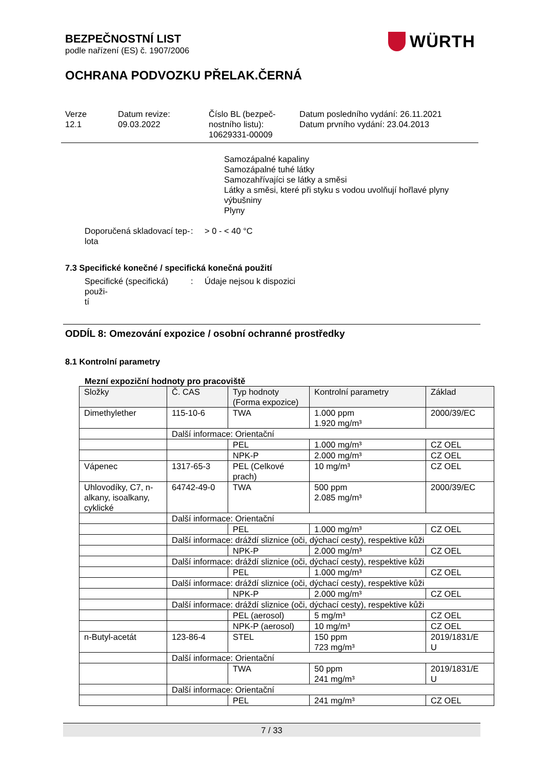BEZPEČNOSTNÍ LIST
podle nařízení (ES) č. 1907/2006
WÜRTH
OCHRANA PODVOZKU PŘELAK.ČERNÁ
Verze
12.1
Datum revize:
09.03.2022
Číslo BL (bezpeč-
nostního listu):
10629331-00009
Datum posledního vydání: 26.11.2021
Datum prvního vydání: 23.04.2013
Samozápalné kapaliny
Samozápalné tuhé látky
Samozahřívajíci se látky a směsi
Látky a směsi, které při styku s vodou uvolňují hořlavé plyny
výbušniny
Plyny
Doporučená skladovací tep-
lota
: > 0 - < 40 °C
7.3 Specifické konečné / specifická konečná použití
Specifické (specifická) použi-
tí
: Údaje nejsou k dispozici
ODDÍL 8: Omezování expozice / osobní ochranné prostředky
8.1 Kontrolní parametry
Mezní expoziční hodnoty pro pracoviště
| Složky | Č. CAS | Typ hodnoty (Forma expozice) | Kontrolní parametry | Základ |
| --- | --- | --- | --- | --- |
| Dimethylether | 115-10-6 | TWA | 1.000 ppm 1.920 mg/m³ | 2000/39/EC |
| | Další informace: Orientační | | | |
| | | PEL | 1.000 mg/m³ | CZ OEL |
| | | NPK-P | 2.000 mg/m³ | CZ OEL |
| Vápenec | 1317-65-3 | PEL (Celkové prach) | 10 mg/m³ | CZ OEL |
| Uhlovodíky, C7, n-alkany, isoalkany, cyklické | 64742-49-0 | TWA | 500 ppm 2.085 mg/m³ | 2000/39/EC |
| | Další informace: Orientační | | | |
| | | PEL | 1.000 mg/m³ | CZ OEL |
| | Další informace: dráždí sliznice (oči, dýchací cesty), respektive kůži | | | |
| | | NPK-P | 2.000 mg/m³ | CZ OEL |
| | Další informace: dráždí sliznice (oči, dýchací cesty), respektive kůži | | | |
| | | PEL | 1.000 mg/m³ | CZ OEL |
| | Další informace: dráždí sliznice (oči, dýchací cesty), respektive kůži | | | |
| | | NPK-P | 2.000 mg/m³ | CZ OEL |
| | Další informace: dráždí sliznice (oči, dýchací cesty), respektive kůži | | | |
| | | PEL (aerosol) | 5 mg/m³ | CZ OEL |
| | | NPK-P (aerosol) | 10 mg/m³ | CZ OEL |
| n-Butyl-acetát | 123-86-4 | STEL | 150 ppm 723 mg/m³ | 2019/1831/E U |
| | Další informace: Orientační | | | |
| | | TWA | 50 ppm 241 mg/m³ | 2019/1831/E U |
| | Další informace: Orientační | | | |
| | | PEL | 241 mg/m³ | CZ OEL |
7 / 33